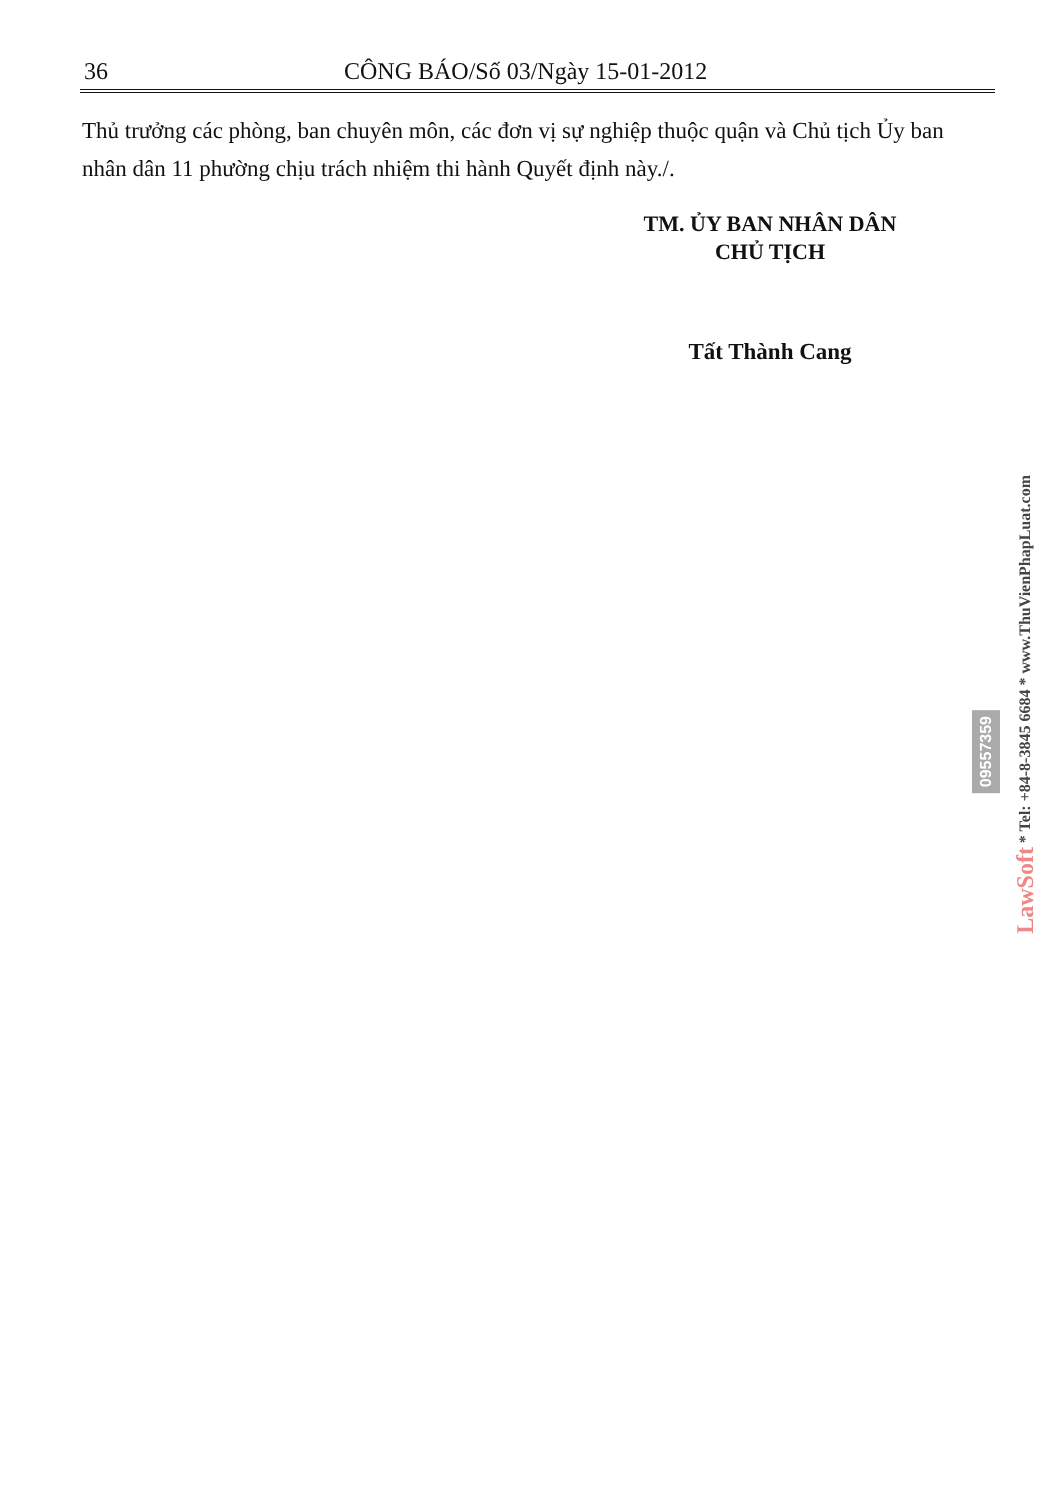36 CÔNG BÁO/Số 03/Ngày 15-01-2012
Thủ trưởng các phòng, ban chuyên môn, các đơn vị sự nghiệp thuộc quận và Chủ tịch Ủy ban nhân dân 11 phường chịu trách nhiệm thi hành Quyết định này./.
TM. ỦY BAN NHÂN DÂN
CHỦ TỊCH
Tất Thành Cang
LawSoft * Tel: +84-8-3845 6684 * www.ThuVienPhapLuat.com
09557359